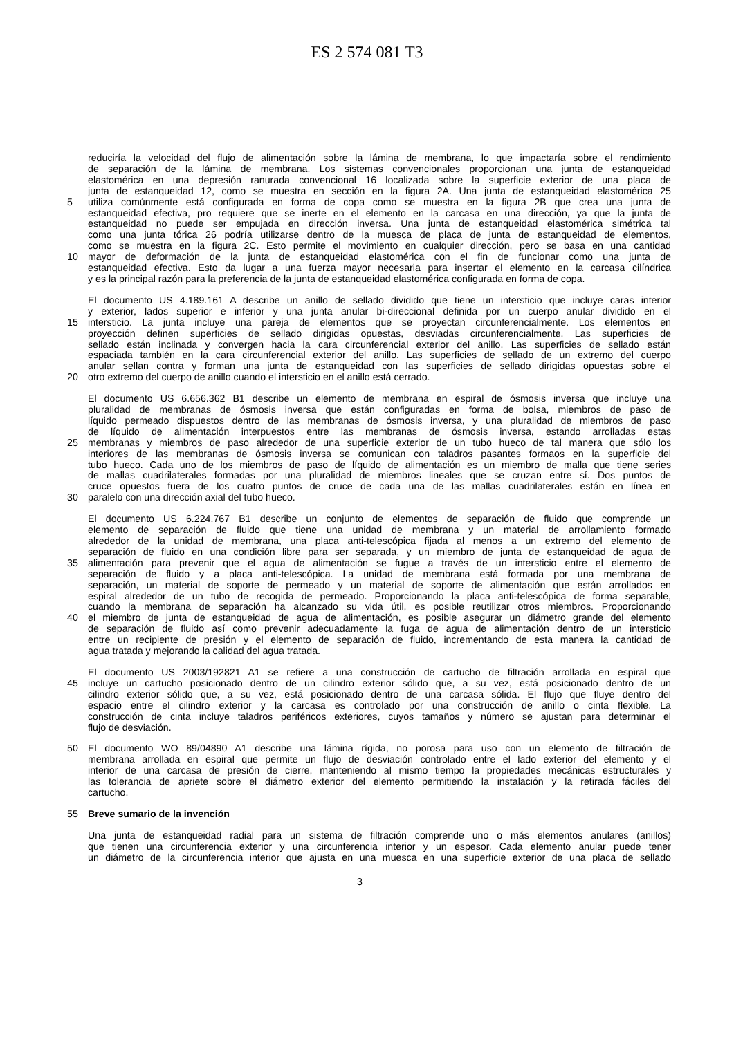ES 2 574 081 T3
reduciría la velocidad del flujo de alimentación sobre la lámina de membrana, lo que impactaría sobre el rendimiento
de separación de la lámina de membrana. Los sistemas convencionales proporcionan una junta de estanqueidad
elastomérica en una depresión ranurada convencional 16 localizada sobre la superficie exterior de una placa de
junta de estanqueidad 12, como se muestra en sección en la figura 2A. Una junta de estanqueidad elastomérica 25
5 utiliza comúnmente está configurada en forma de copa como se muestra en la figura 2B que crea una junta de
estanqueidad efectiva, pro requiere que se inerte en el elemento en la carcasa en una dirección, ya que la junta de
estanqueidad no puede ser empujada en dirección inversa. Una junta de estanqueidad elastomérica simétrica tal
como una junta tórica 26 podría utilizarse dentro de la muesca de placa de junta de estanqueidad de elementos,
como se muestra en la figura 2C. Esto permite el movimiento en cualquier dirección, pero se basa en una cantidad
10 mayor de deformación de la junta de estanqueidad elastomérica con el fin de funcionar como una junta de
estanqueidad efectiva. Esto da lugar a una fuerza mayor necesaria para insertar el elemento en la carcasa cilíndrica
y es la principal razón para la preferencia de la junta de estanqueidad elastomérica configurada en forma de copa.
El documento US 4.189.161 A describe un anillo de sellado dividido que tiene un intersticio que incluye caras interior
y exterior, lados superior e inferior y una junta anular bi-direccional definida por un cuerpo anular dividido en el
15 intersticio. La junta incluye una pareja de elementos que se proyectan circunferencialmente. Los elementos en
proyección definen superficies de sellado dirigidas opuestas, desviadas circunferencialmente. Las superficies de
sellado están inclinada y convergen hacia la cara circunferencial exterior del anillo. Las superficies de sellado están
espaciada también en la cara circunferencial exterior del anillo. Las superficies de sellado de un extremo del cuerpo
anular sellan contra y forman una junta de estanqueidad con las superficies de sellado dirigidas opuestas sobre el
20 otro extremo del cuerpo de anillo cuando el intersticio en el anillo está cerrado.
El documento US 6.656.362 B1 describe un elemento de membrana en espiral de ósmosis inversa que incluye una
pluralidad de membranas de ósmosis inversa que están configuradas en forma de bolsa, miembros de paso de
líquido permeado dispuestos dentro de las membranas de ósmosis inversa, y una pluralidad de miembros de paso
de líquido de alimentación interpuestos entre las membranas de ósmosis inversa, estando arrolladas estas
25 membranas y miembros de paso alrededor de una superficie exterior de un tubo hueco de tal manera que sólo los
interiores de las membranas de ósmosis inversa se comunican con taladros pasantes formaos en la superficie del
tubo hueco. Cada uno de los miembros de paso de líquido de alimentación es un miembro de malla que tiene series
de mallas cuadrilaterales formadas por una pluralidad de miembros lineales que se cruzan entre sí. Dos puntos de
cruce opuestos fuera de los cuatro puntos de cruce de cada una de las mallas cuadrilaterales están en línea en
30 paralelo con una dirección axial del tubo hueco.
El documento US 6.224.767 B1 describe un conjunto de elementos de separación de fluido que comprende un
elemento de separación de fluido que tiene una unidad de membrana y un material de arrollamiento formado
alrededor de la unidad de membrana, una placa anti-telescópica fijada al menos a un extremo del elemento de
separación de fluido en una condición libre para ser separada, y un miembro de junta de estanqueidad de agua de
35 alimentación para prevenir que el agua de alimentación se fugue a través de un intersticio entre el elemento de
separación de fluido y a placa anti-telescópica. La unidad de membrana está formada por una membrana de
separación, un material de soporte de permeado y un material de soporte de alimentación que están arrollados en
espiral alrededor de un tubo de recogida de permeado. Proporcionando la placa anti-telescópica de forma separable,
cuando la membrana de separación ha alcanzado su vida útil, es posible reutilizar otros miembros. Proporcionando
40 el miembro de junta de estanqueidad de agua de alimentación, es posible asegurar un diámetro grande del elemento
de separación de fluido así como prevenir adecuadamente la fuga de agua de alimentación dentro de un intersticio
entre un recipiente de presión y el elemento de separación de fluido, incrementando de esta manera la cantidad de
agua tratada y mejorando la calidad del agua tratada.
El documento US 2003/192821 A1 se refiere a una construcción de cartucho de filtración arrollada en espiral que
45 incluye un cartucho posicionado dentro de un cilindro exterior sólido que, a su vez, está posicionado dentro de un
cilindro exterior sólido que, a su vez, está posicionado dentro de una carcasa sólida. El flujo que fluye dentro del
espacio entre el cilindro exterior y la carcasa es controlado por una construcción de anillo o cinta flexible. La
construcción de cinta incluye taladros periféricos exteriores, cuyos tamaños y número se ajustan para determinar el
flujo de desviación.
50 El documento WO 89/04890 A1 describe una lámina rígida, no porosa para uso con un elemento de filtración de
membrana arrollada en espiral que permite un flujo de desviación controlado entre el lado exterior del elemento y el
interior de una carcasa de presión de cierre, manteniendo al mismo tiempo la propiedades mecánicas estructurales y
las tolerancia de apriete sobre el diámetro exterior del elemento permitiendo la instalación y la retirada fáciles del
cartucho.
55 Breve sumario de la invención
Una junta de estanqueidad radial para un sistema de filtración comprende uno o más elementos anulares (anillos)
que tienen una circunferencia exterior y una circunferencia interior y un espesor. Cada elemento anular puede tener
un diámetro de la circunferencia interior que ajusta en una muesca en una superficie exterior de una placa de sellado
3